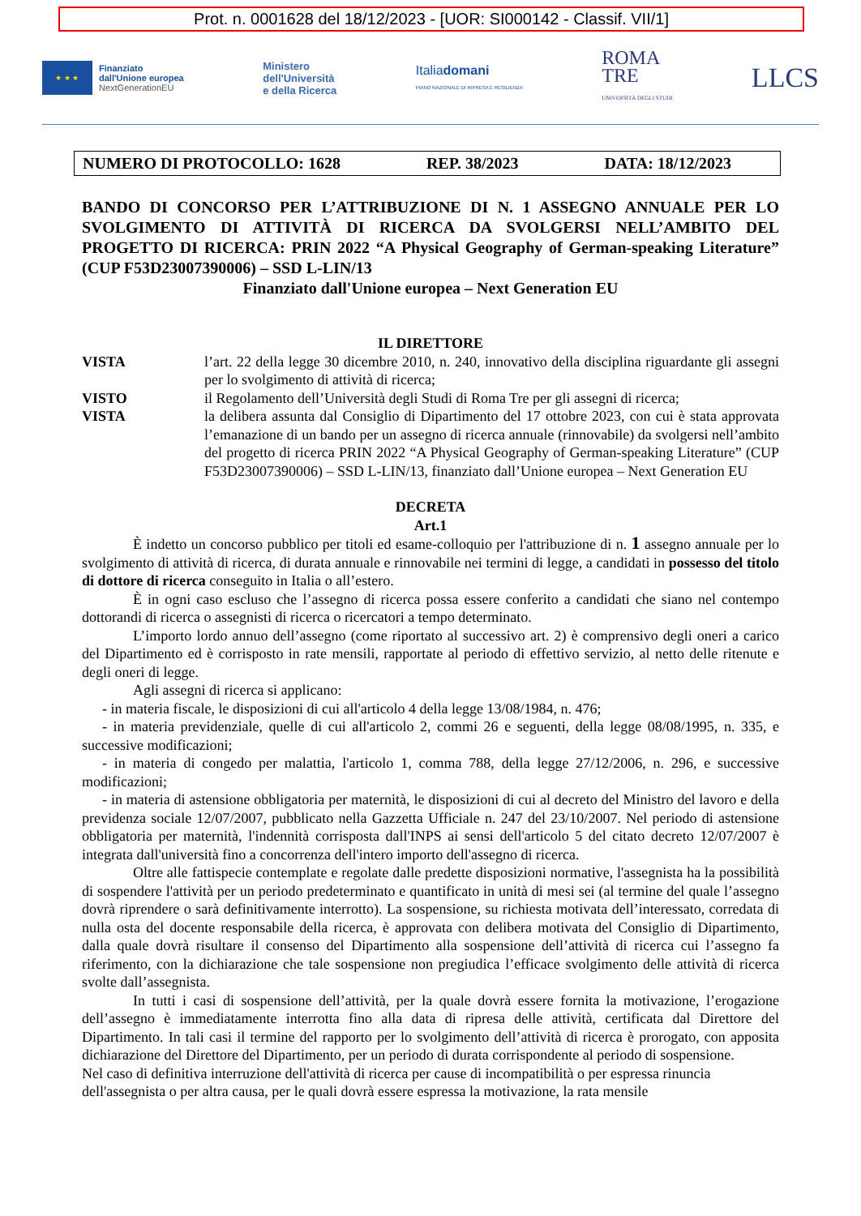Prot. n. 0001628 del 18/12/2023 - [UOR: SI000142 - Classif. VII/1]
★ ★ ★
Finanziato
dall'Unione europea
NextGenerationEU
Ministero
dell'Università
e della Ricerca
Italiadomani
PIANO NAZIONALE DI RIPRESA E RESILIENZA
ROMA
TRE
UNIVERSITÀ DEGLI STUDI
LLCS
NUMERO DI PROTOCOLLO: 1628 REP. 38/2023 DATA: 18/12/2023
BANDO DI CONCORSO PER L’ATTRIBUZIONE DI N. 1 ASSEGNO ANNUALE PER LO SVOLGIMENTO DI ATTIVITÀ DI RICERCA DA SVOLGERSI NELL’AMBITO DEL PROGETTO DI RICERCA: PRIN 2022 “A Physical Geography of German-speaking Literature” (CUP F53D23007390006) – SSD L-LIN/13
Finanziato dall'Unione europea – Next Generation EU
IL DIRETTORE
VISTA l’art. 22 della legge 30 dicembre 2010, n. 240, innovativo della disciplina riguardante gli assegni per lo svolgimento di attività di ricerca;
VISTO il Regolamento dell’Università degli Studi di Roma Tre per gli assegni di ricerca;
VISTA la delibera assunta dal Consiglio di Dipartimento del 17 ottobre 2023, con cui è stata approvata l’emanazione di un bando per un assegno di ricerca annuale (rinnovabile) da svolgersi nell’ambito del progetto di ricerca PRIN 2022 “A Physical Geography of German-speaking Literature” (CUP F53D23007390006) – SSD L-LIN/13, finanziato dall’Unione europea – Next Generation EU
DECRETA
Art.1
È indetto un concorso pubblico per titoli ed esame-colloquio per l'attribuzione di n. 1 assegno annuale per lo svolgimento di attività di ricerca, di durata annuale e rinnovabile nei termini di legge, a candidati in possesso del titolo di dottore di ricerca conseguito in Italia o all’estero.
È in ogni caso escluso che l’assegno di ricerca possa essere conferito a candidati che siano nel contempo dottorandi di ricerca o assegnisti di ricerca o ricercatori a tempo determinato.
L’importo lordo annuo dell’assegno (come riportato al successivo art. 2) è comprensivo degli oneri a carico del Dipartimento ed è corrisposto in rate mensili, rapportate al periodo di effettivo servizio, al netto delle ritenute e degli oneri di legge.
Agli assegni di ricerca si applicano:
- in materia fiscale, le disposizioni di cui all'articolo 4 della legge 13/08/1984, n. 476;
- in materia previdenziale, quelle di cui all'articolo 2, commi 26 e seguenti, della legge 08/08/1995, n. 335, e successive modificazioni;
- in materia di congedo per malattia, l'articolo 1, comma 788, della legge 27/12/2006, n. 296, e successive modificazioni;
- in materia di astensione obbligatoria per maternità, le disposizioni di cui al decreto del Ministro del lavoro e della previdenza sociale 12/07/2007, pubblicato nella Gazzetta Ufficiale n. 247 del 23/10/2007. Nel periodo di astensione obbligatoria per maternità, l'indennità corrisposta dall'INPS ai sensi dell'articolo 5 del citato decreto 12/07/2007 è integrata dall'università fino a concorrenza dell'intero importo dell'assegno di ricerca.
Oltre alle fattispecie contemplate e regolate dalle predette disposizioni normative, l'assegnista ha la possibilità di sospendere l'attività per un periodo predeterminato e quantificato in unità di mesi sei (al termine del quale l’assegno dovrà riprendere o sarà definitivamente interrotto). La sospensione, su richiesta motivata dell’interessato, corredata di nulla osta del docente responsabile della ricerca, è approvata con delibera motivata del Consiglio di Dipartimento, dalla quale dovrà risultare il consenso del Dipartimento alla sospensione dell’attività di ricerca cui l’assegno fa riferimento, con la dichiarazione che tale sospensione non pregiudica l’efficace svolgimento delle attività di ricerca svolte dall’assegnista.
In tutti i casi di sospensione dell’attività, per la quale dovrà essere fornita la motivazione, l’erogazione dell’assegno è immediatamente interrotta fino alla data di ripresa delle attività, certificata dal Direttore del Dipartimento. In tali casi il termine del rapporto per lo svolgimento dell’attività di ricerca è prorogato, con apposita dichiarazione del Direttore del Dipartimento, per un periodo di durata corrispondente al periodo di sospensione.
Nel caso di definitiva interruzione dell'attività di ricerca per cause di incompatibilità o per espressa rinuncia dell'assegnista o per altra causa, per le quali dovrà essere espressa la motivazione, la rata mensile